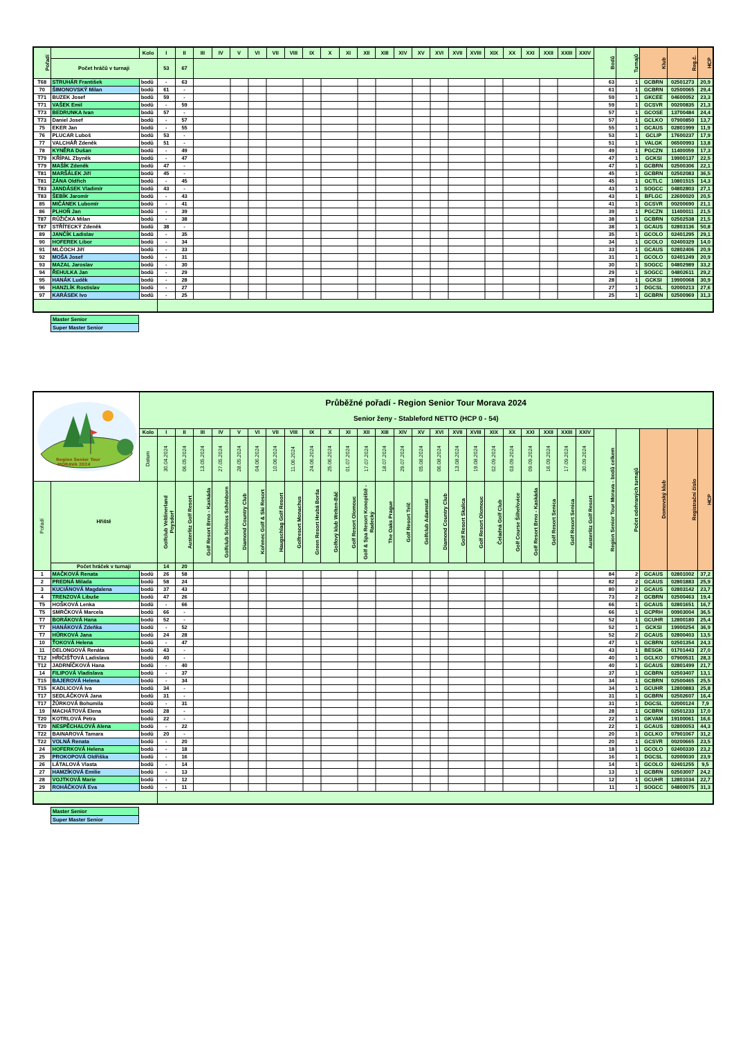| Pořadí | | Kolo | I | II | III | IV | V | VI | VII | VIII | IX | X | XI | XII | XIII | XIV | XV | XVI | XVII | XVIII | XIX | XX | XXI | XXII | XXIII | XXIV | Bodů | Turnajů | Klub | Reg.č. | HCP |
| | Počet hráčů v turnaji | | 53 | 67 | | | | | | | | | | | | | | | | | | | | | | | | | | | |
| T68 | STRUHÁR František | bodů | - | 63 | | | | | | | | | | | | | | | | | | | | | | | 63 | 1 | GCBRN | 02501273 | 20,9 |
| 70 | ŠIMONOVSKÝ Milan | bodů | 61 | - | | | | | | | | | | | | | | | | | | | | | | | 61 | 1 | GCBRN | 02500065 | 29,4 |
| T71 | BUZEK Josef | bodů | 59 | - | | | | | | | | | | | | | | | | | | | | | | | 59 | 1 | GKCEE | 04600052 | 23,3 |
| T71 | VAŠEK Emil | bodů | - | 59 | | | | | | | | | | | | | | | | | | | | | | | 59 | 1 | GCSVR | 00200835 | 21,3 |
| T73 | BEDRUNKA Ivan | bodů | 57 | - | | | | | | | | | | | | | | | | | | | | | | | 57 | 1 | GCOSE | 13700484 | 24,4 |
| T73 | Daniel Josef | bodů | - | 57 | | | | | | | | | | | | | | | | | | | | | | | 57 | 1 | GCLKO | 07900850 | 13,7 |
| 75 | EKER Jan | bodů | - | 55 | | | | | | | | | | | | | | | | | | | | | | | 55 | 1 | GCAUS | 02801999 | 11,9 |
| 76 | PLUCAR Luboš | bodů | 53 | - | | | | | | | | | | | | | | | | | | | | | | | 53 | 1 | GCLIP | 17600237 | 17,9 |
| 77 | VALCHÁŘ Zdeněk | bodů | 51 | - | | | | | | | | | | | | | | | | | | | | | | | 51 | 1 | VALGK | 06500993 | 13,8 |
| 78 | KYNĚRA Dušan | bodů | - | 49 | | | | | | | | | | | | | | | | | | | | | | | 49 | 1 | PGCZN | 11400059 | 17,3 |
| T79 | KŘÍPAL Zbyněk | bodů | - | 47 | | | | | | | | | | | | | | | | | | | | | | | 47 | 1 | GCKSI | 19900137 | 22,5 |
| T79 | MAŠÍK Zdeněk | bodů | 47 | - | | | | | | | | | | | | | | | | | | | | | | | 47 | 1 | GCBRN | 02500306 | 22,1 |
| T81 | MARŠÁLEK Jiří | bodů | 45 | - | | | | | | | | | | | | | | | | | | | | | | | 45 | 1 | GCBRN | 02502083 | 36,5 |
| T81 | ZÁNA Oldřich | bodů | - | 45 | | | | | | | | | | | | | | | | | | | | | | | 45 | 1 | GCTLC | 10801515 | 14,3 |
| T83 | JANDÁSEK Vladimír | bodů | 43 | - | | | | | | | | | | | | | | | | | | | | | | | 43 | 1 | SOGCC | 04802803 | 27,1 |
| T83 | ŠEBÍK Jaromír | bodů | - | 43 | | | | | | | | | | | | | | | | | | | | | | | 43 | 1 | BFLGC | 22600020 | 20,5 |
| 85 | MIČÁNEK Lubomír | bodů | - | 41 | | | | | | | | | | | | | | | | | | | | | | | 41 | 1 | GCSVR | 00200690 | 21,1 |
| 86 | PLHOŇ Jan | bodů | - | 39 | | | | | | | | | | | | | | | | | | | | | | | 39 | 1 | PGCZN | 11400011 | 21,5 |
| T87 | RŮŽIČKA Milan | bodů | - | 38 | | | | | | | | | | | | | | | | | | | | | | | 38 | 1 | GCBRN | 02502538 | 21,5 |
| T87 | STŘÍTECKÝ Zdeněk | bodů | 38 | - | | | | | | | | | | | | | | | | | | | | | | | 38 | 1 | GCAUS | 02803136 | 50,8 |
| 89 | JANČÍK Ladislav | bodů | - | 35 | | | | | | | | | | | | | | | | | | | | | | | 35 | 1 | GCOLO | 02401295 | 29,1 |
| 90 | HOFEREK Libor | bodů | - | 34 | | | | | | | | | | | | | | | | | | | | | | | 34 | 1 | GCOLO | 02400329 | 14,0 |
| 91 | MLČOCH Jiří | bodů | - | 33 | | | | | | | | | | | | | | | | | | | | | | | 33 | 1 | GCAUS | 02802406 | 20,9 |
| 92 | MOŠA Josef | bodů | - | 31 | | | | | | | | | | | | | | | | | | | | | | | 31 | 1 | GCOLO | 02401249 | 20,9 |
| 93 | MAZAL Jaroslav | bodů | - | 30 | | | | | | | | | | | | | | | | | | | | | | | 30 | 1 | SOGCC | 04802989 | 33,2 |
| 94 | ŘEHULKA Jan | bodů | - | 29 | | | | | | | | | | | | | | | | | | | | | | | 29 | 1 | SOGCC | 04802611 | 29,2 |
| 95 | HANÁK Luděk | bodů | - | 28 | | | | | | | | | | | | | | | | | | | | | | | 28 | 1 | GCKSI | 19900068 | 30,9 |
| 96 | HANZLÍK Rostislav | bodů | - | 27 | | | | | | | | | | | | | | | | | | | | | | | 27 | 1 | DGCSL | 02000213 | 27,6 |
| 97 | KARÁSEK Ivo | bodů | - | 25 | | | | | | | | | | | | | | | | | | | | | | | 25 | 1 | GCBRN | 02500969 | 31,3 |
Master Senior
Super Master Senior
| Region Senior Tour MORAVA 2024 | | Průběžné pořadí - Region Senior Tour Morava 2024 Senior ženy - Stableford NETTO (HCP 0 - 54) | | | | | | | | | | | | | | | | | | | | | | | | | | | | | |
| | | Kolo | I | II | III | IV | V | VI | VII | VIII | IX | X | XI | XII | XIII | XIV | XV | XVI | XVII | XVIII | XIX | XX | XXI | XXII | XXIII | XXIV | Region Senior Tour Morava - bodů celkem | Počet odehraných turnajů | Domovský klub | Registrační číslo | HCP |
| | | Datum | 30.04.2024 | 06.05.2024 | 13.05.2024 | 27.05.2024 | 28.05.2024 | 04.06.2024 | 10.06.2024 | 11.06.2024 | 24.06.2024 | 25.06.2024 | 01.07.2024 | 17.07.2024 | 18.07.2024 | 29.07.2024 | 05.08.2024 | 06.08.2024 | 13.08.2024 | 19.08.2024 | 02.09.2024 | 03.09.2024 | 09.09.2024 | 16.09.2024 | 17.09.2024 | 30.09.2024 | | | | | |
| Pořadí | Hřiště | | Golfclub Veltlinerland Poysdorf | Austerlitz Golf Resort | Golf Resort Brno - Kaskáda | Golfclub Schloss Schönborn | Diamond Country Club | Kořenec Golf & Ski Resort | Haugschlag Golf Resort | Golfresort Monachus | Green Resort Hrubá Borša | Golfový klub Welten-Báč | Golf Resort Olomouc | Golf & Spa Resort Konopiště - Radecký | The Oaks Prague | Golf Resort Telč | Golfclub Adamstal | Diamond Country Club | Golf Resort Skalica | Golf Resort Olomouc | Čeladná Golf Club | Golf Course Šilheřovice | Golf Resort Brno - Kaskáda | Golf Resort Senica | Golf Resort Senica | Austerlitz Golf Resort | | | | | |
| | Počet hráček v turnaji | | 14 | 20 | | | | | | | | | | | | | | | | | | | | | | | | | | | |
| 1 | MAČKOVÁ Renata | bodů | 26 | 58 | | | | | | | | | | | | | | | | | | | | | | | 84 | 2 | GCAUS | 02801002 | 37,2 |
| 2 | PREDNÁ Milada | bodů | 58 | 24 | | | | | | | | | | | | | | | | | | | | | | | 82 | 2 | GCAUS | 02801883 | 25,9 |
| 3 | KUCIÁNOVÁ Magdalena | bodů | 37 | 43 | | | | | | | | | | | | | | | | | | | | | | | 80 | 2 | GCAUS | 02803142 | 23,7 |
| 4 | TRENZOVÁ Libuše | bodů | 47 | 26 | | | | | | | | | | | | | | | | | | | | | | | 73 | 2 | GCBRN | 02500463 | 19,4 |
| T5 | HOŠKOVÁ Lenka | bodů | - | 66 | | | | | | | | | | | | | | | | | | | | | | | 66 | 1 | GCAUS | 02801651 | 16,7 |
| T5 | SMRČKOVÁ Marcela | bodů | 66 | - | | | | | | | | | | | | | | | | | | | | | | | 66 | 1 | GCPRH | 00903004 | 36,5 |
| T7 | BORÁKOVÁ Hana | bodů | 52 | - | | | | | | | | | | | | | | | | | | | | | | | 52 | 1 | GCUHR | 12800180 | 25,4 |
| T7 | HANÁKOVÁ Zdeňka | bodů | - | 52 | | | | | | | | | | | | | | | | | | | | | | | 52 | 1 | GCKSI | 19900254 | 36,9 |
| T7 | HŮRKOVÁ Jana | bodů | 24 | 28 | | | | | | | | | | | | | | | | | | | | | | | 52 | 2 | GCAUS | 02800403 | 13,5 |
| 10 | ŤOKOVÁ Helena | bodů | - | 47 | | | | | | | | | | | | | | | | | | | | | | | 47 | 1 | GCBRN | 02501354 | 24,3 |
| 11 | DELONGOVÁ Renáta | bodů | 43 | - | | | | | | | | | | | | | | | | | | | | | | | 43 | 1 | BESGK | 01701443 | 27,0 |
| T12 | HŘIČIŠŤOVÁ Ladislava | bodů | 40 | - | | | | | | | | | | | | | | | | | | | | | | | 40 | 1 | GCLKO | 07900531 | 28,3 |
| T12 | JADRNÍČKOVÁ Hana | bodů | - | 40 | | | | | | | | | | | | | | | | | | | | | | | 40 | 1 | GCAUS | 02801499 | 21,7 |
| 14 | FILIPOVÁ Vladislava | bodů | - | 37 | | | | | | | | | | | | | | | | | | | | | | | 37 | 1 | GCBRN | 02503407 | 13,1 |
| T15 | BAJEROVÁ Helena | bodů | - | 34 | | | | | | | | | | | | | | | | | | | | | | | 34 | 1 | GCBRN | 02500465 | 25,5 |
| T15 | KADLICOVÁ Iva | bodů | 34 | - | | | | | | | | | | | | | | | | | | | | | | | 34 | 1 | GCUHR | 12800883 | 25,8 |
| T17 | SEDLÁČKOVÁ Jana | bodů | 31 | - | | | | | | | | | | | | | | | | | | | | | | | 31 | 1 | GCBRN | 02502607 | 16,4 |
| T17 | ŽŮRKOVÁ Bohumila | bodů | - | 31 | | | | | | | | | | | | | | | | | | | | | | | 31 | 1 | DGCSL | 02000124 | 7,9 |
| 19 | MACHÁTOVÁ Elena | bodů | 28 | - | | | | | | | | | | | | | | | | | | | | | | | 28 | 1 | GCBRN | 02501233 | 17,0 |
| T20 | KOTRLOVÁ Petra | bodů | 22 | - | | | | | | | | | | | | | | | | | | | | | | | 22 | 1 | GKVAM | 19100061 | 16,6 |
| T20 | NESPĚCHALOVÁ Alena | bodů | - | 22 | | | | | | | | | | | | | | | | | | | | | | | 22 | 1 | GCAUS | 02800053 | 44,3 |
| T22 | BAINAROVÁ Tamara | bodů | 20 | - | | | | | | | | | | | | | | | | | | | | | | | 20 | 1 | GCLKO | 07901067 | 31,2 |
| T22 | VOLNÁ Renata | bodů | - | 20 | | | | | | | | | | | | | | | | | | | | | | | 20 | 1 | GCSVR | 00200665 | 23,5 |
| 24 | HOFERKOVÁ Helena | bodů | - | 18 | | | | | | | | | | | | | | | | | | | | | | | 18 | 1 | GCOLO | 02400330 | 23,2 |
| 25 | PROKOPOVÁ Oldřiška | bodů | - | 16 | | | | | | | | | | | | | | | | | | | | | | | 16 | 1 | DGCSL | 02000030 | 23,9 |
| 26 | LÁTALOVÁ Vlasta | bodů | - | 14 | | | | | | | | | | | | | | | | | | | | | | | 14 | 1 | GCOLO | 02401255 | 9,5 |
| 27 | HAMZÍKOVÁ Emilie | bodů | - | 13 | | | | | | | | | | | | | | | | | | | | | | | 13 | 1 | GCBRN | 02503007 | 24,2 |
| 28 | VOJTKOVÁ Marie | bodů | - | 12 | | | | | | | | | | | | | | | | | | | | | | | 12 | 1 | GCUHR | 12801034 | 22,7 |
| 29 | ROHÁČKOVÁ Eva | bodů | - | 11 | | | | | | | | | | | | | | | | | | | | | | | 11 | 1 | SOGCC | 04800075 | 31,3 |
Master Senior
Super Master Senior